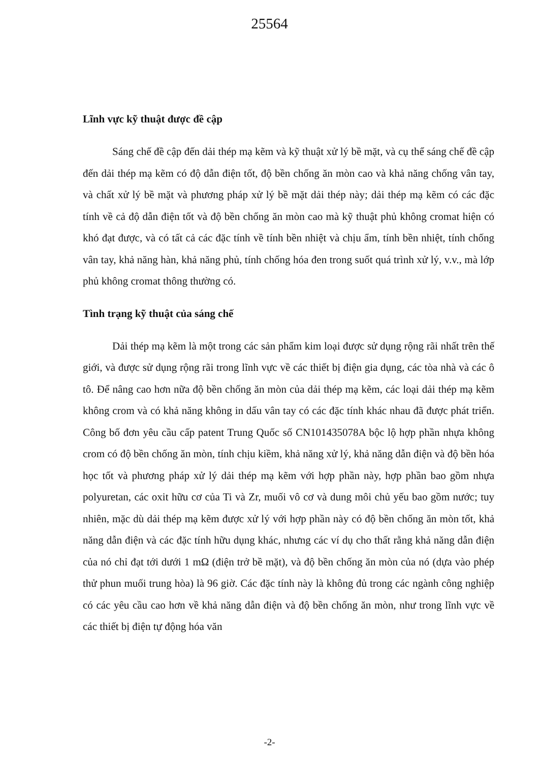25564
Lĩnh vực kỹ thuật được đề cập
Sáng chế đề cập đến dải thép mạ kẽm và kỹ thuật xử lý bề mặt, và cụ thể sáng chế đề cập đến dải thép mạ kẽm có độ dẫn điện tốt, độ bền chống ăn mòn cao và khả năng chống vân tay, và chất xử lý bề mặt và phương pháp xử lý bề mặt dải thép này; dải thép mạ kẽm có các đặc tính về cả độ dẫn điện tốt và độ bền chống ăn mòn cao mà kỹ thuật phủ không cromat hiện có khó đạt được, và có tất cả các đặc tính về tính bền nhiệt và chịu ẩm, tính bền nhiệt, tính chống vân tay, khả năng hàn, khả năng phủ, tính chống hóa đen trong suốt quá trình xử lý, v.v., mà lớp phủ không cromat thông thường có.
Tình trạng kỹ thuật của sáng chế
Dải thép mạ kẽm là một trong các sản phẩm kim loại được sử dụng rộng rãi nhất trên thế giới, và được sử dụng rộng rãi trong lĩnh vực về các thiết bị điện gia dụng, các tòa nhà và các ô tô. Để nâng cao hơn nữa độ bền chống ăn mòn của dải thép mạ kẽm, các loại dải thép mạ kẽm không crom và có khả năng không in dấu vân tay có các đặc tính khác nhau đã được phát triển. Công bố đơn yêu cầu cấp patent Trung Quốc số CN101435078A bộc lộ hợp phần nhựa không crom có độ bền chống ăn mòn, tính chịu kiềm, khả năng xử lý, khả năng dẫn điện và độ bền hóa học tốt và phương pháp xử lý dải thép mạ kẽm với hợp phần này, hợp phần bao gồm nhựa polyuretan, các oxit hữu cơ của Ti và Zr, muối vô cơ và dung môi chủ yếu bao gồm nước; tuy nhiên, mặc dù dải thép mạ kẽm được xử lý với hợp phần này có độ bền chống ăn mòn tốt, khả năng dẫn điện và các đặc tính hữu dụng khác, nhưng các ví dụ cho thất rằng khả năng dẫn điện của nó chỉ đạt tới dưới 1 mΩ (điện trở bề mặt), và độ bền chống ăn mòn của nó (dựa vào phép thử phun muối trung hòa) là 96 giờ. Các đặc tính này là không đủ trong các ngành công nghiệp có các yêu cầu cao hơn về khả năng dẫn điện và độ bền chống ăn mòn, như trong lĩnh vực về các thiết bị điện tự động hóa văn
-2-